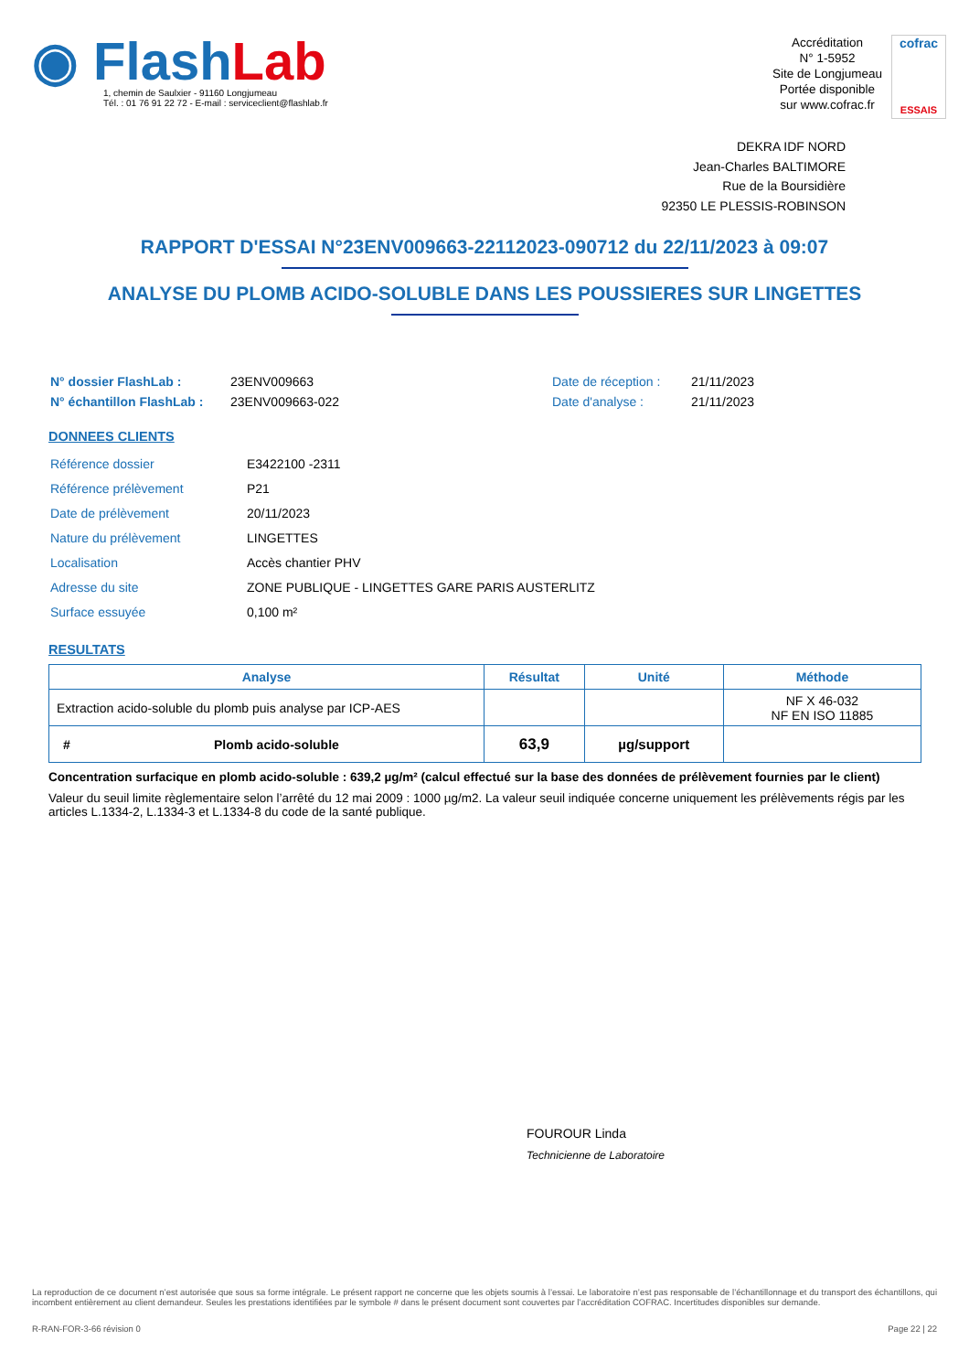◉ FlashLab
1, chemin de Saulxier - 91160 Longjumeau
Tél. : 01 76 91 22 72 - E-mail : serviceclient@flashlab.fr
Accréditation
N° 1-5952
Site de Longjumeau
Portée disponible
sur www.cofrac.fr
cofrac
ESSAIS
DEKRA IDF NORD
Jean-Charles BALTIMORE
Rue de la Boursidière
92350 LE PLESSIS-ROBINSON
RAPPORT D'ESSAI N°23ENV009663-22112023-090712 du 22/11/2023 à 09:07
ANALYSE DU PLOMB ACIDO-SOLUBLE DANS LES POUSSIERES SUR LINGETTES
| N° dossier FlashLab : | 23ENV009663 | Date de réception : | 21/11/2023 |
| N° échantillon FlashLab : | 23ENV009663-022 | Date d'analyse : | 21/11/2023 |
DONNEES CLIENTS
| Référence dossier | E3422100 -2311 |
| Référence prélèvement | P21 |
| Date de prélèvement | 20/11/2023 |
| Nature du prélèvement | LINGETTES |
| Localisation | Accès chantier PHV |
| Adresse du site | ZONE PUBLIQUE - LINGETTES GARE PARIS AUSTERLITZ |
| Surface essuyée | 0,100 m² |
RESULTATS
| Analyse | Résultat | Unité | Méthode |
| --- | --- | --- | --- |
| Extraction acido-soluble du plomb puis analyse par ICP-AES | | | NF X 46-032 NF EN ISO 11885 |
| # Plomb acido-soluble | 63,9 | µg/support | |
Concentration surfacique en plomb acido-soluble : 639,2 µg/m² (calcul effectué sur la base des données de prélèvement fournies par le client)
Valeur du seuil limite règlementaire selon l’arrêté du 12 mai 2009 : 1000 µg/m2. La valeur seuil indiquée concerne uniquement les prélèvements régis par les articles L.1334-2, L.1334-3 et L.1334-8 du code de la santé publique.
FOUROUR Linda
Technicienne de Laboratoire
La reproduction de ce document n’est autorisée que sous sa forme intégrale. Le présent rapport ne concerne que les objets soumis à l’essai. Le laboratoire n’est pas responsable de l’échantillonnage et du transport des échantillons, qui incombent entièrement au client demandeur. Seules les prestations identifiées par le symbole # dans le présent document sont couvertes par l’accréditation COFRAC. Incertitudes disponibles sur demande.
R-RAN-FOR-3-66 révision 0 Page 22 | 22